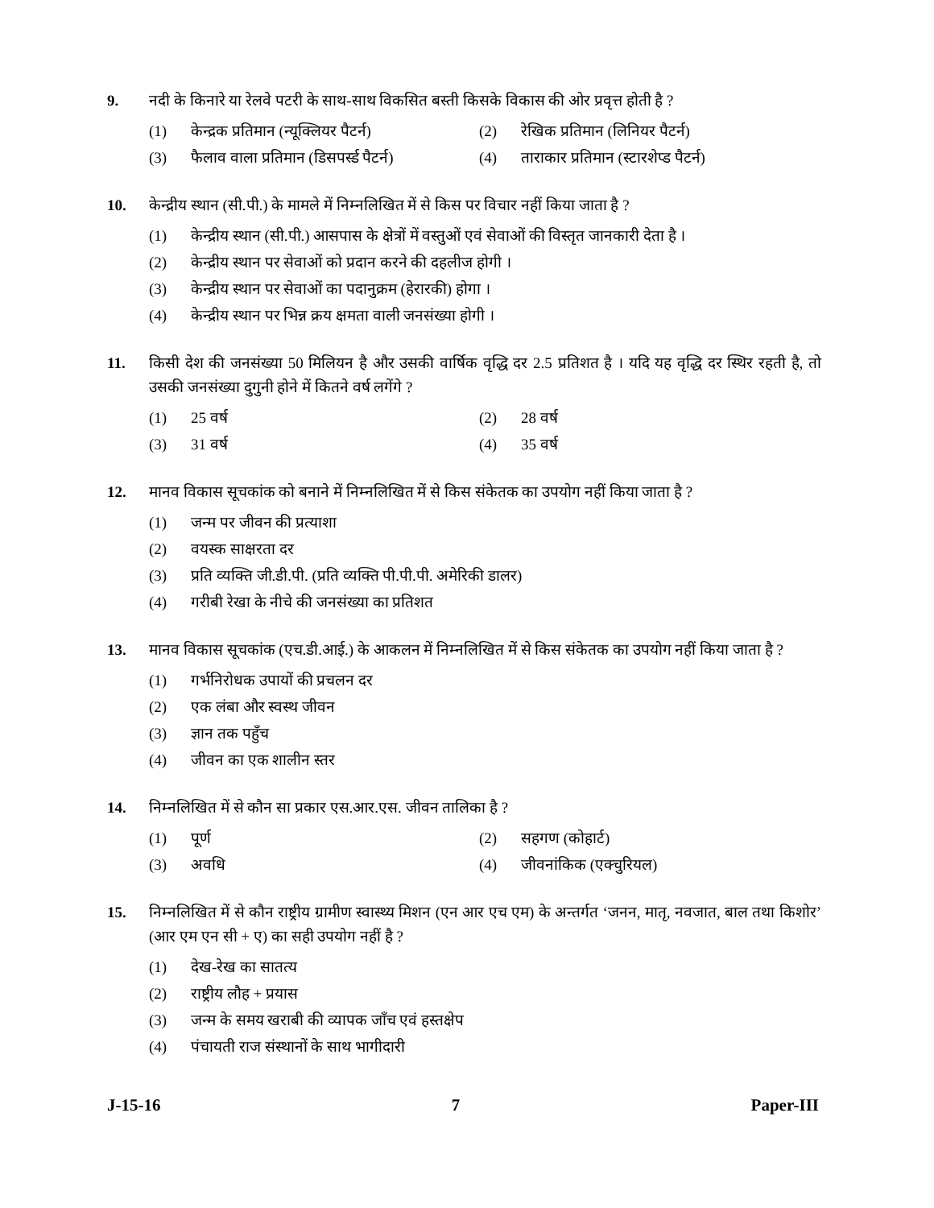9. नदी के किनारे या रेलवे पटरी के साथ-साथ विकसित बस्ती किसके विकास की ओर प्रवृत्त होती है ?
(1) केन्द्रक प्रतिमान (न्यूक्लियर पैटर्न)
(2) रेखिक प्रतिमान (लिनियर पैटर्न)
(3) फैलाव वाला प्रतिमान (डिसपर्स्ड पैटर्न)
(4) ताराकार प्रतिमान (स्टारशेप्ड पैटर्न)
10. केन्द्रीय स्थान (सी.पी.) के मामले में निम्नलिखित में से किस पर विचार नहीं किया जाता है ?
(1) केन्द्रीय स्थान (सी.पी.) आसपास के क्षेत्रों में वस्तुओं एवं सेवाओं की विस्तृत जानकारी देता है ।
(2) केन्द्रीय स्थान पर सेवाओं को प्रदान करने की दहलीज होगी ।
(3) केन्द्रीय स्थान पर सेवाओं का पदानुक्रम (हेरारकी) होगा ।
(4) केन्द्रीय स्थान पर भिन्न क्रय क्षमता वाली जनसंख्या होगी ।
11. किसी देश की जनसंख्या 50 मिलियन है और उसकी वार्षिक वृद्धि दर 2.5 प्रतिशत है । यदि यह वृद्धि दर स्थिर रहती है, तो उसकी जनसंख्या दुगुनी होने में कितने वर्ष लगेंगे ?
(1) 25 वर्ष (2) 28 वर्ष
(3) 31 वर्ष (4) 35 वर्ष
12. मानव विकास सूचकांक को बनाने में निम्नलिखित में से किस संकेतक का उपयोग नहीं किया जाता है ?
(1) जन्म पर जीवन की प्रत्याशा
(2) वयस्क साक्षरता दर
(3) प्रति व्यक्ति जी.डी.पी. (प्रति व्यक्ति पी.पी.पी. अमेरिकी डालर)
(4) गरीबी रेखा के नीचे की जनसंख्या का प्रतिशत
13. मानव विकास सूचकांक (एच.डी.आई.) के आकलन में निम्नलिखित में से किस संकेतक का उपयोग नहीं किया जाता है ?
(1) गर्भनिरोधक उपायों की प्रचलन दर
(2) एक लंबा और स्वस्थ जीवन
(3) ज्ञान तक पहुँच
(4) जीवन का एक शालीन स्तर
14. निम्नलिखित में से कौन सा प्रकार एस.आर.एस. जीवन तालिका है ?
(1) पूर्ण (2) सहगण (कोहार्ट)
(3) अवधि (4) जीवनांकिक (एक्चुरियल)
15. निम्नलिखित में से कौन राष्ट्रीय ग्रामीण स्वास्थ्य मिशन (एन आर एच एम) के अन्तर्गत ‘जनन, मातृ, नवजात, बाल तथा किशोर’ (आर एम एन सी + ए) का सही उपयोग नहीं है ?
(1) देख-रेख का सातत्य
(2) राष्ट्रीय लौह + प्रयास
(3) जन्म के समय खराबी की व्यापक जाँच एवं हस्तक्षेप
(4) पंचायती राज संस्थानों के साथ भागीदारी
J-15-16 7 Paper-III